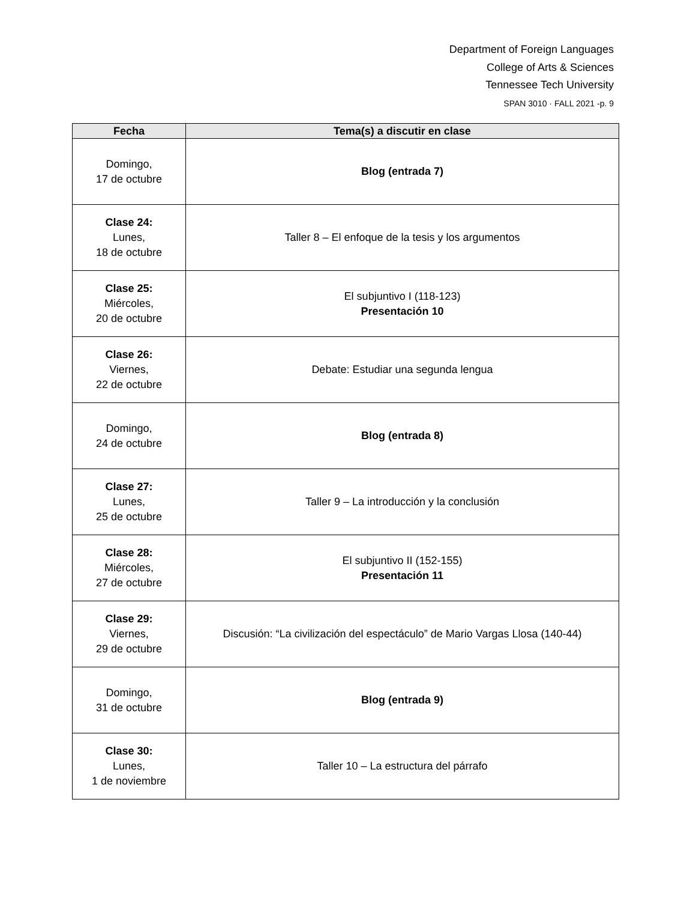Department of Foreign Languages
College of Arts & Sciences
Tennessee Tech University
SPAN 3010 · FALL 2021 -p. 9
| Fecha | Tema(s) a discutir en clase |
| --- | --- |
| Domingo, 17 de octubre | Blog (entrada 7) |
| Clase 24: Lunes, 18 de octubre | Taller 8 – El enfoque de la tesis y los argumentos |
| Clase 25: Miércoles, 20 de octubre | El subjuntivo I (118-123) Presentación 10 |
| Clase 26: Viernes, 22 de octubre | Debate: Estudiar una segunda lengua |
| Domingo, 24 de octubre | Blog (entrada 8) |
| Clase 27: Lunes, 25 de octubre | Taller 9 – La introducción y la conclusión |
| Clase 28: Miércoles, 27 de octubre | El subjuntivo II (152-155) Presentación 11 |
| Clase 29: Viernes, 29 de octubre | Discusión: “La civilización del espectáculo” de Mario Vargas Llosa (140-44) |
| Domingo, 31 de octubre | Blog (entrada 9) |
| Clase 30: Lunes, 1 de noviembre | Taller 10 – La estructura del párrafo |